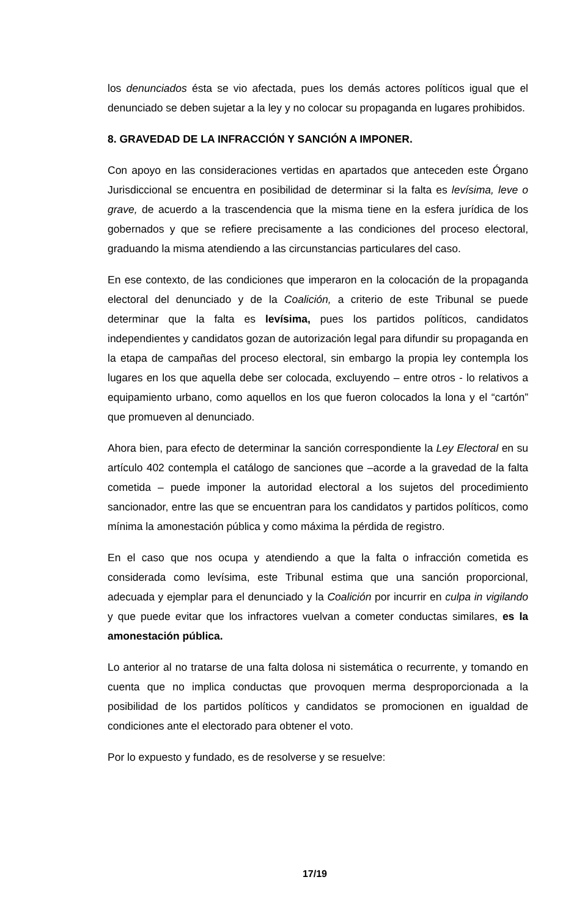los denunciados ésta se vio afectada, pues los demás actores políticos igual que el denunciado se deben sujetar a la ley y no colocar su propaganda en lugares prohibidos.
8. GRAVEDAD DE LA INFRACCIÓN Y SANCIÓN A IMPONER.
Con apoyo en las consideraciones vertidas en apartados que anteceden este Órgano Jurisdiccional se encuentra en posibilidad de determinar si la falta es levísima, leve o grave, de acuerdo a la trascendencia que la misma tiene en la esfera jurídica de los gobernados y que se refiere precisamente a las condiciones del proceso electoral, graduando la misma atendiendo a las circunstancias particulares del caso.
En ese contexto, de las condiciones que imperaron en la colocación de la propaganda electoral del denunciado y de la Coalición, a criterio de este Tribunal se puede determinar que la falta es levísima, pues los partidos políticos, candidatos independientes y candidatos gozan de autorización legal para difundir su propaganda en la etapa de campañas del proceso electoral, sin embargo la propia ley contempla los lugares en los que aquella debe ser colocada, excluyendo – entre otros - lo relativos a equipamiento urbano, como aquellos en los que fueron colocados la lona y el “cartón” que promueven al denunciado.
Ahora bien, para efecto de determinar la sanción correspondiente la Ley Electoral en su artículo 402 contempla el catálogo de sanciones que –acorde a la gravedad de la falta cometida – puede imponer la autoridad electoral a los sujetos del procedimiento sancionador, entre las que se encuentran para los candidatos y partidos políticos, como mínima la amonestación pública y como máxima la pérdida de registro.
En el caso que nos ocupa y atendiendo a que la falta o infracción cometida es considerada como levísima, este Tribunal estima que una sanción proporcional, adecuada y ejemplar para el denunciado y la Coalición por incurrir en culpa in vigilando y que puede evitar que los infractores vuelvan a cometer conductas similares, es la amonestación pública.
Lo anterior al no tratarse de una falta dolosa ni sistemática o recurrente, y tomando en cuenta que no implica conductas que provoquen merma desproporcionada a la posibilidad de los partidos políticos y candidatos se promocionen en igualdad de condiciones ante el electorado para obtener el voto.
Por lo expuesto y fundado, es de resolverse y se resuelve:
17/19